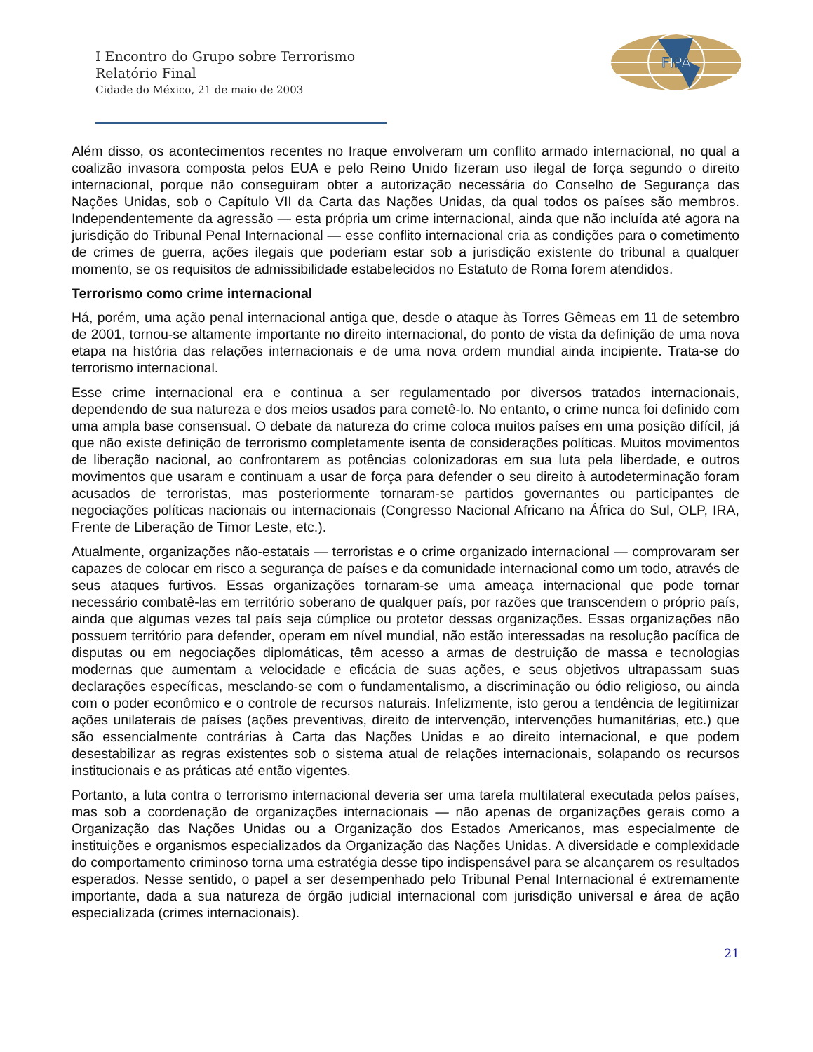FIPA
I Encontro do Grupo sobre Terrorismo
Relatório Final
Cidade do México, 21 de maio de 2003
Além disso, os acontecimentos recentes no Iraque envolveram um conflito armado internacional, no qual a coalizão invasora composta pelos EUA e pelo Reino Unido fizeram uso ilegal de força segundo o direito internacional, porque não conseguiram obter a autorização necessária do Conselho de Segurança das Nações Unidas, sob o Capítulo VII da Carta das Nações Unidas, da qual todos os países são membros. Independentemente da agressão — esta própria um crime internacional, ainda que não incluída até agora na jurisdição do Tribunal Penal Internacional — esse conflito internacional cria as condições para o cometimento de crimes de guerra, ações ilegais que poderiam estar sob a jurisdição existente do tribunal a qualquer momento, se os requisitos de admissibilidade estabelecidos no Estatuto de Roma forem atendidos.
Terrorismo como crime internacional
Há, porém, uma ação penal internacional antiga que, desde o ataque às Torres Gêmeas em 11 de setembro de 2001, tornou-se altamente importante no direito internacional, do ponto de vista da definição de uma nova etapa na história das relações internacionais e de uma nova ordem mundial ainda incipiente. Trata-se do terrorismo internacional.
Esse crime internacional era e continua a ser regulamentado por diversos tratados internacionais, dependendo de sua natureza e dos meios usados para cometê-lo. No entanto, o crime nunca foi definido com uma ampla base consensual. O debate da natureza do crime coloca muitos países em uma posição difícil, já que não existe definição de terrorismo completamente isenta de considerações políticas. Muitos movimentos de liberação nacional, ao confrontarem as potências colonizadoras em sua luta pela liberdade, e outros movimentos que usaram e continuam a usar de força para defender o seu direito à autodeterminação foram acusados de terroristas, mas posteriormente tornaram-se partidos governantes ou participantes de negociações políticas nacionais ou internacionais (Congresso Nacional Africano na África do Sul, OLP, IRA, Frente de Liberação de Timor Leste, etc.).
Atualmente, organizações não-estatais — terroristas e o crime organizado internacional — comprovaram ser capazes de colocar em risco a segurança de países e da comunidade internacional como um todo, através de seus ataques furtivos. Essas organizações tornaram-se uma ameaça internacional que pode tornar necessário combatê-las em território soberano de qualquer país, por razões que transcendem o próprio país, ainda que algumas vezes tal país seja cúmplice ou protetor dessas organizações. Essas organizações não possuem território para defender, operam em nível mundial, não estão interessadas na resolução pacífica de disputas ou em negociações diplomáticas, têm acesso a armas de destruição de massa e tecnologias modernas que aumentam a velocidade e eficácia de suas ações, e seus objetivos ultrapassam suas declarações específicas, mesclando-se com o fundamentalismo, a discriminação ou ódio religioso, ou ainda com o poder econômico e o controle de recursos naturais. Infelizmente, isto gerou a tendência de legitimizar ações unilaterais de países (ações preventivas, direito de intervenção, intervenções humanitárias, etc.) que são essencialmente contrárias à Carta das Nações Unidas e ao direito internacional, e que podem desestabilizar as regras existentes sob o sistema atual de relações internacionais, solapando os recursos institucionais e as práticas até então vigentes.
Portanto, a luta contra o terrorismo internacional deveria ser uma tarefa multilateral executada pelos países, mas sob a coordenação de organizações internacionais — não apenas de organizações gerais como a Organização das Nações Unidas ou a Organização dos Estados Americanos, mas especialmente de instituições e organismos especializados da Organização das Nações Unidas. A diversidade e complexidade do comportamento criminoso torna uma estratégia desse tipo indispensável para se alcançarem os resultados esperados. Nesse sentido, o papel a ser desempenhado pelo Tribunal Penal Internacional é extremamente importante, dada a sua natureza de órgão judicial internacional com jurisdição universal e área de ação especializada (crimes internacionais).
21